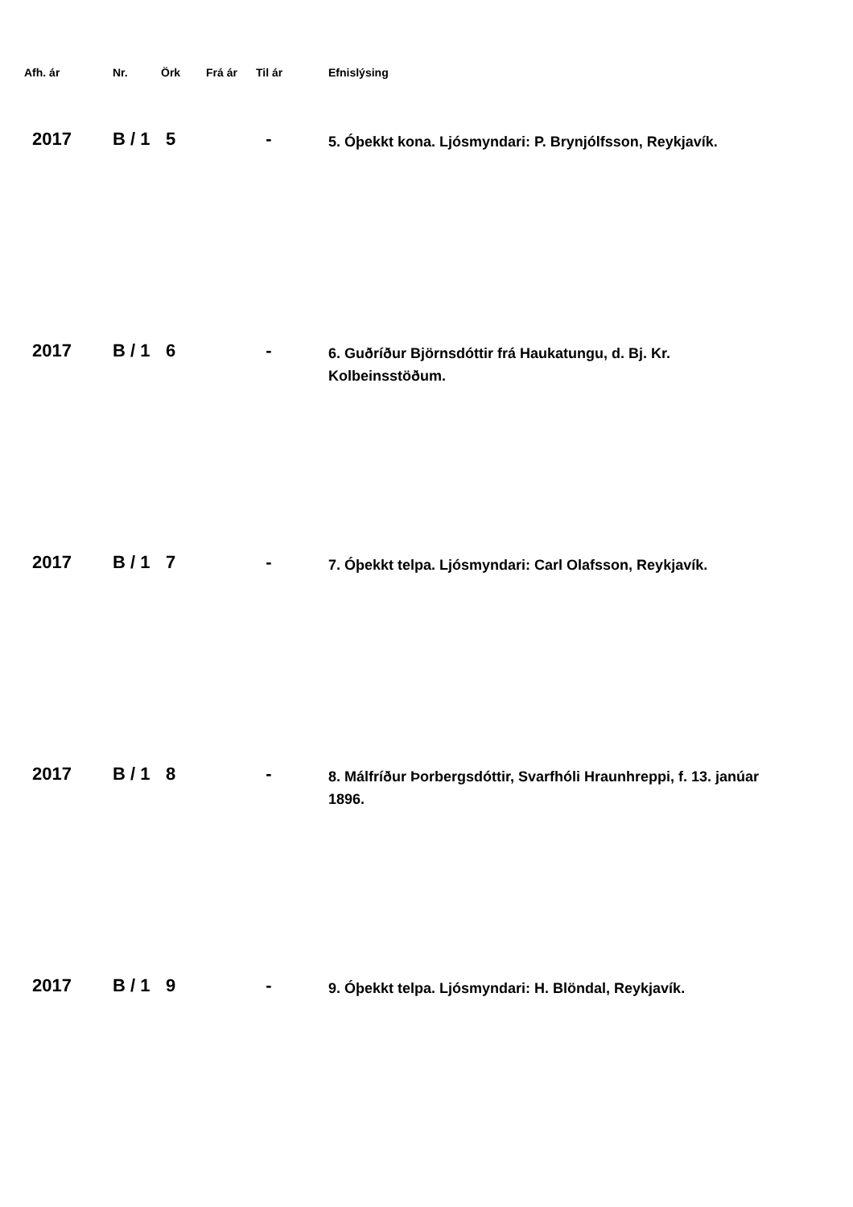| Afh. ár | Nr. | Örk | Frá ár | Til ár | Efnislýsing |
| --- | --- | --- | --- | --- | --- |
| 2017 | B / 1 | 5 | | - | 5. Óþekkt kona. Ljósmyndari: P. Brynjólfsson, Reykjavík. |
| 2017 | B / 1 | 6 | | - | 6. Guðríður Björnsdóttir frá Haukatungu, d. Bj. Kr. Kolbeinsstöðum. |
| 2017 | B / 1 | 7 | | - | 7. Óþekkt telpa. Ljósmyndari: Carl Olafsson, Reykjavík. |
| 2017 | B / 1 | 8 | | - | 8. Málfríður Þorbergsdóttir, Svarfhóli Hraunhreppi, f. 13. janúar 1896. |
| 2017 | B / 1 | 9 | | - | 9. Óþekkt telpa. Ljósmyndari: H. Blöndal, Reykjavík. |